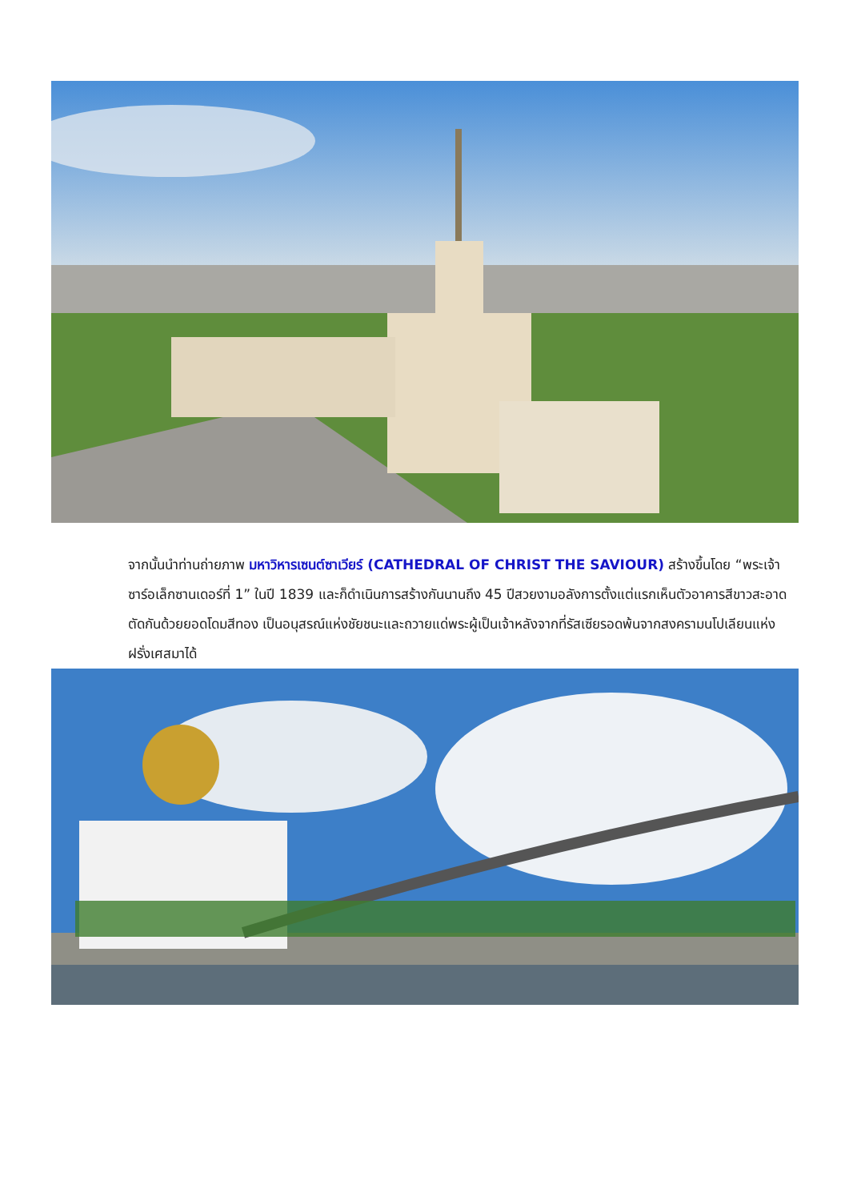จากนั้นนำท่านถ่ายภาพ มหาวิหารเซนต์ซาเวียร์ (CATHEDRAL OF CHRIST THE SAVIOUR) สร้างขึ้นโดย “พระเจ้าซาร์อเล็กซานเดอร์ที่ 1” ในปี 1839 และก็ดำเนินการสร้างกันนานถึง 45 ปีสวยงามอลังการตั้งแต่แรกเห็นตัวอาคารสีขาวสะอาด ตัดกันด้วยยอดโดมสีทอง เป็นอนุสรณ์แห่งชัยชนะและถวายแด่พระผู้เป็นเจ้าหลังจากที่รัสเซียรอดพ้นจากสงครามนโปเลียนแห่งฝรั่งเศสมาได้